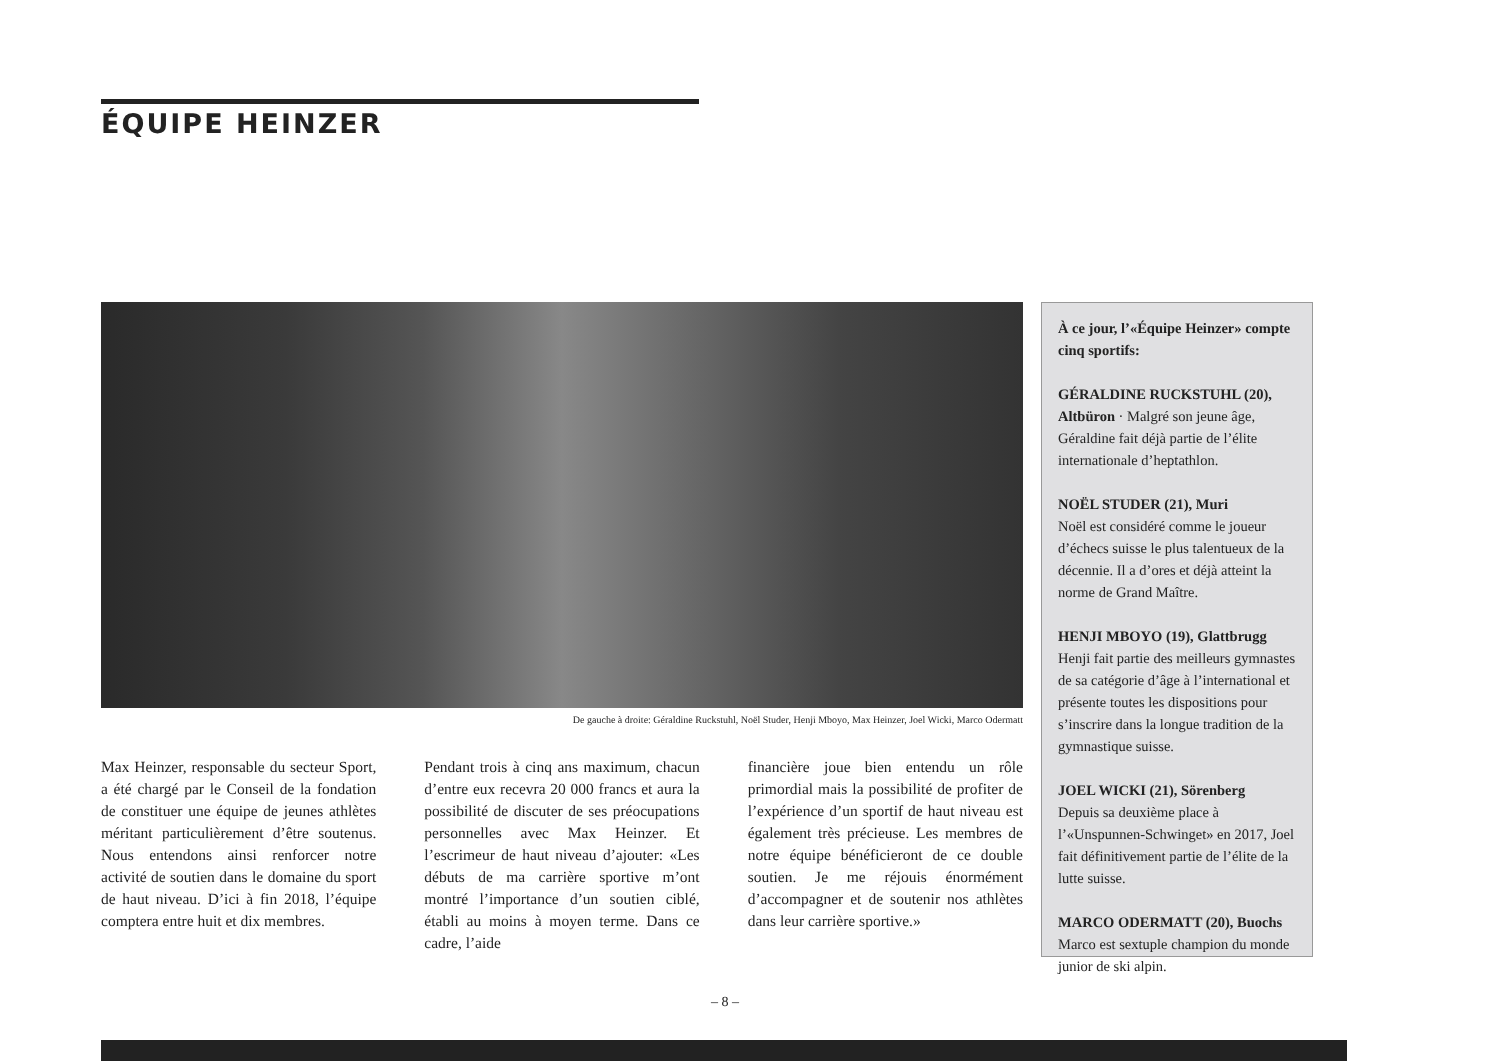ÉQUIPE HEINZER
De gauche à droite: Géraldine Ruckstuhl, Noël Studer, Henji Mboyo, Max Heinzer, Joel Wicki, Marco Odermatt
Max Heinzer, responsable du secteur Sport, a été chargé par le Conseil de la fondation de constituer une équipe de jeunes athlètes méritant particulièrement d’être soutenus. Nous entendons ainsi renforcer notre activité de soutien dans le domaine du sport de haut niveau. D’ici à fin 2018, l’équipe comptera entre huit et dix membres.
Pendant trois à cinq ans maximum, chacun d’entre eux recevra 20 000 francs et aura la possibilité de discuter de ses préocupations personnelles avec Max Heinzer. Et l’escrimeur de haut niveau d’ajouter: «Les débuts de ma carrière sportive m’ont montré l’importance d’un soutien ciblé, établi au moins à moyen terme. Dans ce cadre, l’aide
financière joue bien entendu un rôle primordial mais la possibilité de profiter de l’expérience d’un sportif de haut niveau est également très précieuse. Les membres de notre équipe bénéficieront de ce double soutien. Je me réjouis énormément d’accompagner et de soutenir nos athlètes dans leur carrière sportive.»
À ce jour, l’«Équipe Heinzer» compte cinq sportifs:
GÉRALDINE RUCKSTUHL (20), Altbüron · Malgré son jeune âge, Géraldine fait déjà partie de l’élite internationale d’heptathlon.
NOËL STUDER (21), Muri
Noël est considéré comme le joueur d’échecs suisse le plus talentueux de la décennie. Il a d’ores et déjà atteint la norme de Grand Maître.
HENJI MBOYO (19), Glattbrugg
Henji fait partie des meilleurs gymnastes de sa catégorie d’âge à l’international et présente toutes les dispositions pour s’inscrire dans la longue tradition de la gymnastique suisse.
JOEL WICKI (21), Sörenberg
Depuis sa deuxième place à l’«Unspunnen-Schwinget» en 2017, Joel fait définitivement partie de l’élite de la lutte suisse.
MARCO ODERMATT (20), Buochs
Marco est sextuple champion du monde junior de ski alpin.
– 8 –